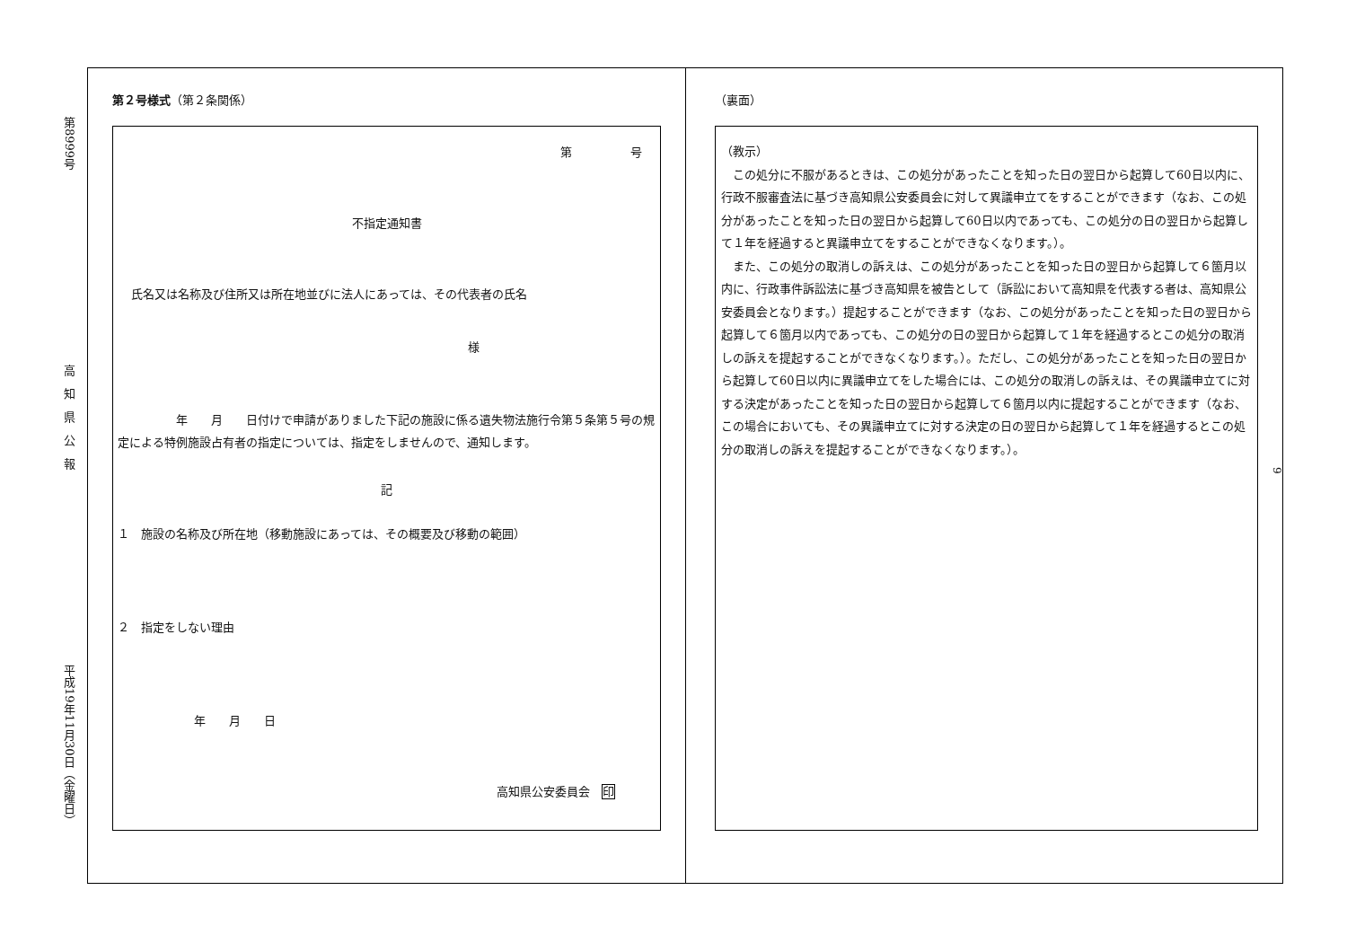第8999号
高　知　県　公　報
平成19年11月30日（金曜日）
9
第２号様式（第２条関係）
第　　　　　号
不指定通知書
氏名又は名称及び住所又は所在地並びに法人にあっては、その代表者の氏名
様
　　　　　年　　月　　日付けで申請がありました下記の施設に係る遺失物法施行令第５条第５号の規定による特例施設占有者の指定については、指定をしませんので、通知します。
記
１　施設の名称及び所在地（移動施設にあっては、その概要及び移動の範囲）
２　指定をしない理由
年　　月　　日
高知県公安委員会　印
（裏面）
（教示）
　この処分に不服があるときは、この処分があったことを知った日の翌日から起算して60日以内に、行政不服審査法に基づき高知県公安委員会に対して異議申立てをすることができます（なお、この処分があったことを知った日の翌日から起算して60日以内であっても、この処分の日の翌日から起算して１年を経過すると異議申立てをすることができなくなります。）。
　また、この処分の取消しの訴えは、この処分があったことを知った日の翌日から起算して６箇月以内に、行政事件訴訟法に基づき高知県を被告として（訴訟において高知県を代表する者は、高知県公安委員会となります。）提起することができます（なお、この処分があったことを知った日の翌日から起算して６箇月以内であっても、この処分の日の翌日から起算して１年を経過するとこの処分の取消しの訴えを提起することができなくなります。）。ただし、この処分があったことを知った日の翌日から起算して60日以内に異議申立てをした場合には、この処分の取消しの訴えは、その異議申立てに対する決定があったことを知った日の翌日から起算して６箇月以内に提起することができます（なお、この場合においても、その異議申立てに対する決定の日の翌日から起算して１年を経過するとこの処分の取消しの訴えを提起することができなくなります。）。